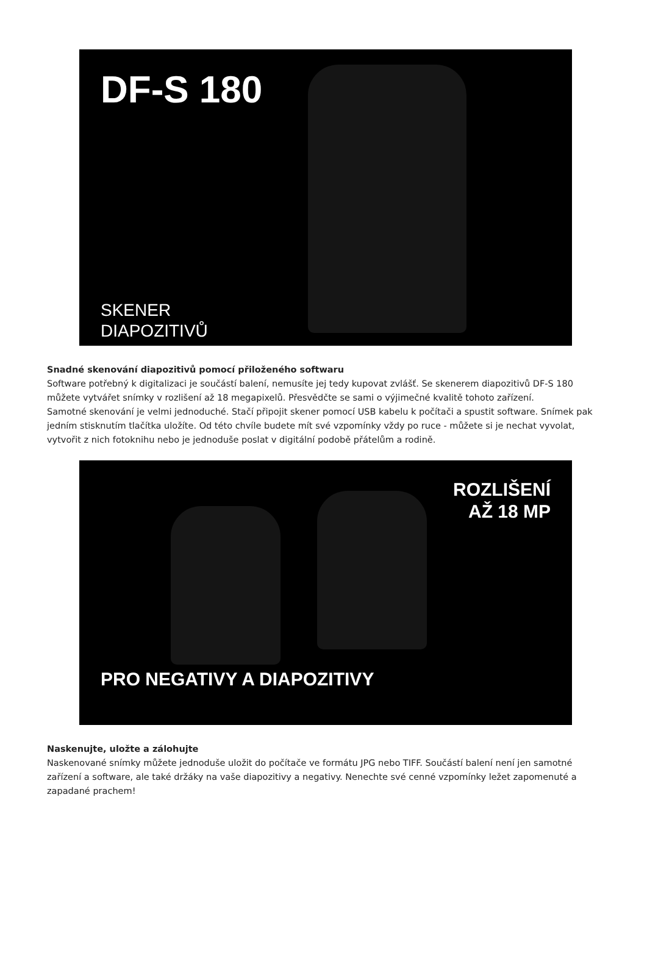DF-S 180
SKENER
DIAPOZITIVŮ
Snadné skenování diapozitivů pomocí přiloženého softwaru
Software potřebný k digitalizaci je součástí balení, nemusíte jej tedy kupovat zvlášť. Se skenerem diapozitivů DF-S 180 můžete vytvářet snímky v rozlišení až 18 megapixelů. Přesvědčte se sami o výjimečné kvalitě tohoto zařízení.
Samotné skenování je velmi jednoduché. Stačí připojit skener pomocí USB kabelu k počítači a spustit software. Snímek pak jedním stisknutím tlačítka uložíte. Od této chvíle budete mít své vzpomínky vždy po ruce - můžete si je nechat vyvolat, vytvořit z nich fotoknihu nebo je jednoduše poslat v digitální podobě přátelům a rodině.
ROZLIŠENÍ
AŽ 18 MP
PRO NEGATIVY A DIAPOZITIVY
Naskenujte, uložte a zálohujte
Naskenované snímky můžete jednoduše uložit do počítače ve formátu JPG nebo TIFF. Součástí balení není jen samotné zařízení a software, ale také držáky na vaše diapozitivy a negativy. Nenechte své cenné vzpomínky ležet zapomenuté a zapadané prachem!